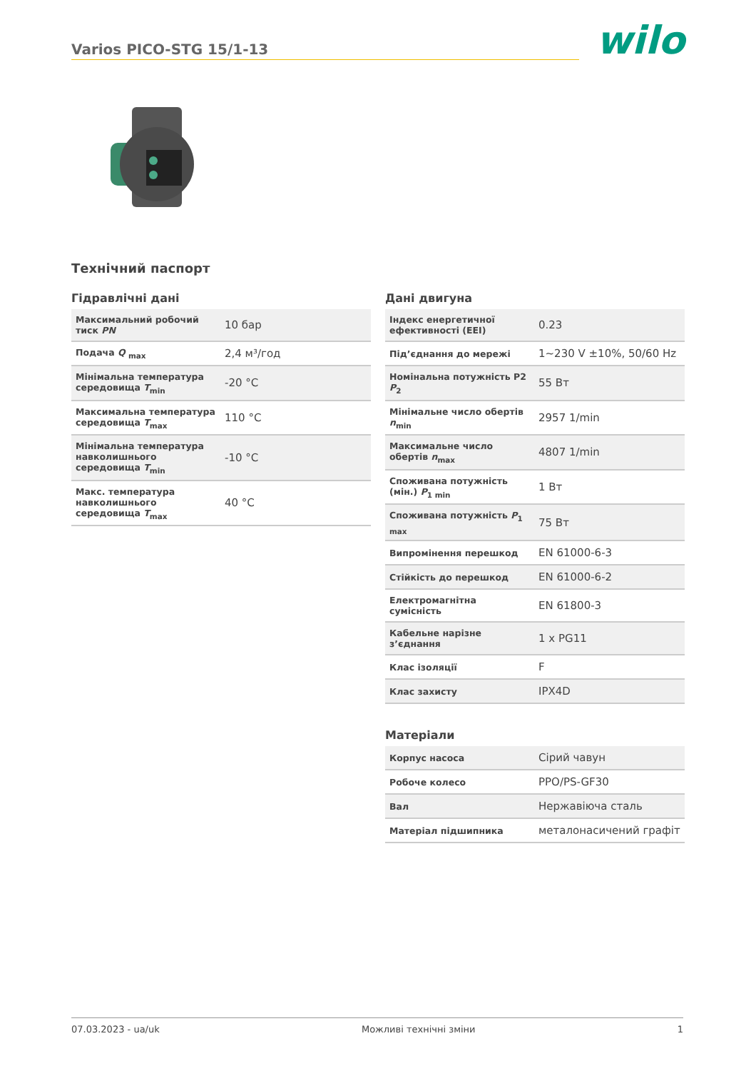Varios PICO-STG 15/1-13
wilo
Технічний паспорт
Гідравлічні дані
| Максимальний робочий тиск PN | 10 бар |
| Подача Q <sub>max</sub> | 2,4 м³/год |
| Мінімальна температура середовища T<sub>min</sub> | -20 °C |
| Максимальна температура середовища T<sub>max</sub> | 110 °C |
| Мінімальна температура навколишнього середовища T<sub>min</sub> | -10 °C |
| Макс. температура навколишнього середовища T<sub>max</sub> | 40 °C |
Дані двигуна
| Індекс енергетичної ефективності (EEI) | 0.23 |
| Під’єднання до мережі | 1~230 V ±10%, 50/60 Hz |
| Номінальна потужність P2 P<sub>2</sub> | 55 Вт |
| Мінімальне число обертів n<sub>min</sub> | 2957 1/min |
| Максимальне число обертів n<sub>max</sub> | 4807 1/min |
| Споживана потужність (мін.) P<sub>1 min</sub> | 1 Вт |
| Споживана потужність P<sub>1 max</sub> | 75 Вт |
| Випромінення перешкод | EN 61000-6-3 |
| Стійкість до перешкод | EN 61000-6-2 |
| Електромагнітна сумісність | EN 61800-3 |
| Кабельне нарізне з’єднання | 1 x PG11 |
| Клас ізоляції | F |
| Клас захисту | IPX4D |
Матеріали
| Корпус насоса | Сірий чавун |
| Робоче колесо | PPO/PS-GF30 |
| Вал | Нержавіюча сталь |
| Матеріал підшипника | металонасичений графіт |
07.03.2023 - ua/uk Можливі технічні зміни 1